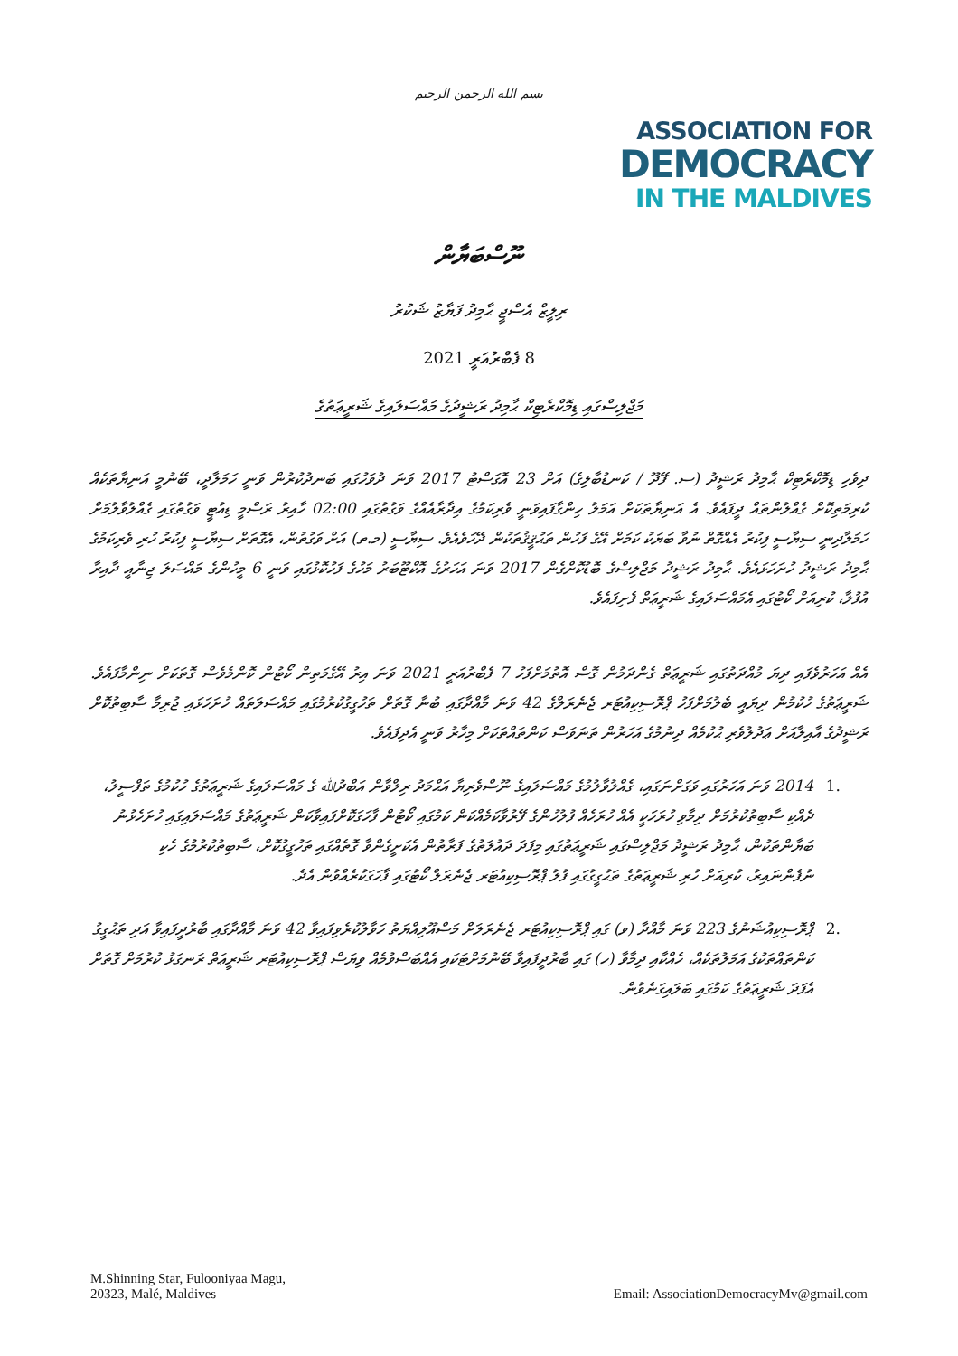بسم الله الرحمن الرحيم
ASSOCIATION FOR
DEMOCRACY
IN THE MALDIVES
ނޫސްބަޔާން
ރިލީޒް އެސްޖީ ޙާމިދު ފަޔާޒު ޝަކުރު
8 ފެބްރުއަރީ 2021
މަޖްލިސްގައި ޑިމޮކްރެޓިކް ޙާމިދު ރަޝީދުގެ މައްސަލައިގެ ޝަރީޢަތުގެ
ދިވެހި ޑިމޮކްރެޓިކް ޙާމިދު ރަޝީދު (ސ. ފޭދޫ / ކަނޑުބާލިގެ) އަށް 23 އޮގަސްޓު 2017 ވަނަ ދުވަހުގައި ބަނދުކުރުން ވަނީ ހަމަލާދީ، ބޭނުމީ އަނިޔާތަކެއް ކުރިމަތިކޮށް ގެއްލުންތައް ދީފައެވެ. އެ އަނިޔާތަކަށް އަމަލު ހިންގާފައިވަނީ ވެރިކަމުގެ އިދާރާއެއްގެ ވަގުތުގައި 02:00 ހާއިރު ރަސްމީ ޑިއުޓީ ވަގުތުގައި ގެއްލުވާލުމަށް ހަމަލާދިނީ ސިޔާސީ ފިކުރު އެއްގޮތް ނުވާ ބަޔަކު ކަމަށް އޭގެ ފަހުން ތަޙުޤީޤުތަކުން ދޭހަވެއެވެ. ސިޔާސީ (މ.ތ) އަށް ވަގުތުން، އެގޮތަށް ސިޔާސީ ފިކުރު ހުރި ވެރިކަމުގެ ޙާމިދު ރަޝީދު ހުށަހަޅައެވެ. ޙާމިދު ރަޝީދު މަޖްލިސްގެ ބޮޑުކޮށްގެން 2017 ވަނަ އަހަރުގެ އޮކްޓޫބަރު މަހުގެ ފަހުކޮޅުގައި ވަނީ 6 މީހުންގެ މައްސަލަ ޖިނާއީ ދާއިރާ އުފުލާ، ކުރިއަށް ކޯޓުގައި އެމައްސަލައިގެ ޝަރީޢަތް ފެށިފައެވެ.
އެއް އަހަރުވެފައި ދިޔަ މުއްދަތުގައި ޝަރީޢަތް ގެންދަމުން ގޮސް އޮތުމަށްފަހު 7 ފެބްރުއަރީ 2021 ވަނަ އިރު އޭގެމަތިން ކޯޓުން ކޮންމެވެސް ގޮތަކަށް ނިންމާފައެވެ. ޝަރީޢަތުގެ ހުކުމުން ދިޔައީ ބެލުމަށްފަހު ޕްރޮސިކިއުޓަރ ޖެނެރަލްގެ 42 ވަނަ މާއްދާގައި ބުނާ ގޮތަށް ތަހުގީގުކުރުމުގައި މައްސަލަތައް ހުށަހަޅައި ޖުރިމާ ސާބިތުކޮށް ރަޝީދުގެ އާއިލާއަށް ޢަދުލުވެރި ޙުކުމެއް ދިނުމުގެ އަހަރުން ތަނަވަސް ކަންތައްތަކަށް މިހާރު ވަނީ އެދިފައެވެ.
.1 2014 ވަނަ އަހަރުގައި ވަގަށްނަގައި، ގެއްލުވާލުމުގެ މައްސަލައިގެ ނޫސްވެރިޔާ އަޙްމަދު ރިލްވާން އަބްދުﷲ ގެ މައްސަލައިގެ ޝަރީޢަތުގެ ހުކުމުގެ ތަފްސީލު، ދެއްކި ސާބިތުކުރުމަށް ދިމާވި ހުރަހަކީ އެއް ހުރަހެއް ފުލުހުންގެ ފޭރުވާކަމެއްކަން ކަމުގައި ކޯޓުން ފާހަގަކޮށްފައިވާކަން ޝަރީޢަތުގެ މައްސަލައިގައި ހުށަހެޅުނު ބަޔާންތަކުން، ޙާމިދު ރަޝީދު މަޖްލިސްގައި ޝަރީޢަތުގައި މިފަދަ ދައުލަތުގެ ފަރާތުން އެކަށީގެންވާ ގޮތެއްގައި ތަހުގީގުކޮށް، ސާބިތުކުރުމުގެ ހެކި ނުފެންނައިރު، ކުރިއަށް ހުރި ޝަރީޢަތުގެ ތަޙުގީގުގައި ފުލު ޕްރޮސިކިއުޓަރ ޖެނެރަލް ކޯޓުގައި ފާހަގަކުރެއްވުން އެދެ.
.2 ޕްރޮސިކިއުޝަނުގެ 223 ވަނަ މާއްދާ (ވ) ގައި ޕްރޮސިކިއުޓަރ ޖެނެރަލަށް މަސްއޫލިއްޔަތު ހަވާލުކުރެވިފައިވާ 42 ވަނަ މާއްދާގައި ބާރުދީފައިވާ އަދި ތަޙުގީގު ކަންތައްތަކުގެ އަމަލުތަކެއް، ހެއްކާއި ދިމާވާ (ހ) ގައި ބާރުދީފައިވާ ބޭނުމަށްޓަކައި އެއްބަސްވުމެއް ވިޔަސް ޕްރޮސިކިއުޓަރ ޝަރީޢަތް ރަނގަޅު ކުރުމަށް ގޮތަށް އެފަދަ ޝަރީޢަތުގެ ކަމުގައި ބަލައިގަނެވުން.
M.Shinning Star, Fulooniyaa Magu,
20323, Malé, Maldives
Email: AssociationDemocracyMv@gmail.com